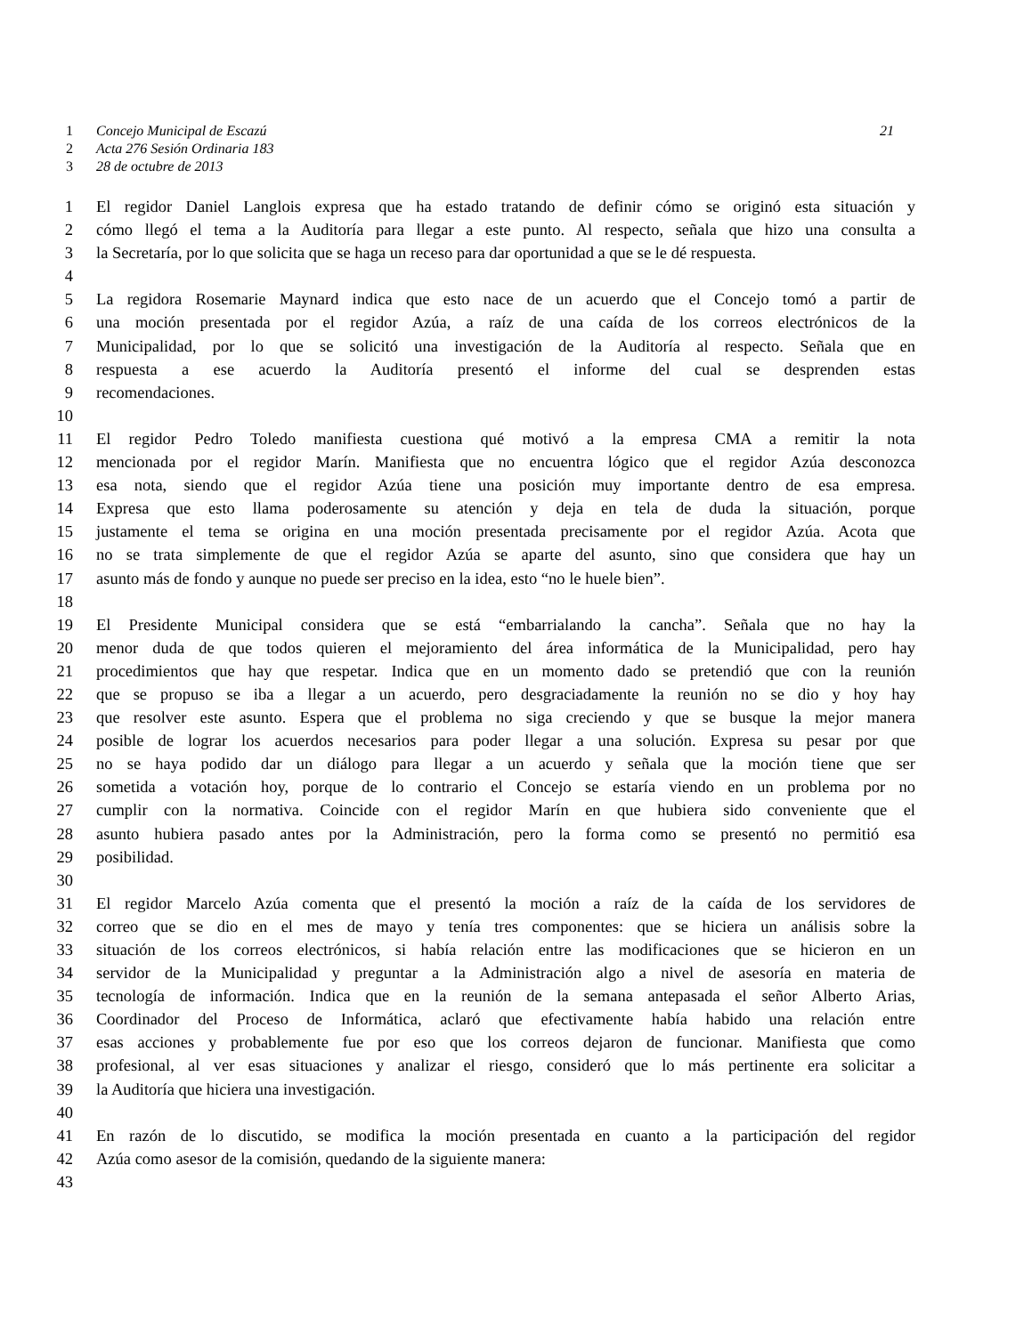1 Concejo Municipal de Escazú 21
2 Acta 276 Sesión Ordinaria 183
3 28 de octubre de 2013
1 El regidor Daniel Langlois expresa que ha estado tratando de definir cómo se originó esta situación y
2 cómo llegó el tema a la Auditoría para llegar a este punto. Al respecto, señala que hizo una consulta a
3 la Secretaría, por lo que solicita que se haga un receso para dar oportunidad a que se le dé respuesta.
4
5 La regidora Rosemarie Maynard indica que esto nace de un acuerdo que el Concejo tomó a partir de
6 una moción presentada por el regidor Azúa, a raíz de una caída de los correos electrónicos de la
7 Municipalidad, por lo que se solicitó una investigación de la Auditoría al respecto. Señala que en
8 respuesta a ese acuerdo la Auditoría presentó el informe del cual se desprenden estas
9 recomendaciones.
10
11 El regidor Pedro Toledo manifiesta cuestiona qué motivó a la empresa CMA a remitir la nota
12 mencionada por el regidor Marín. Manifiesta que no encuentra lógico que el regidor Azúa desconozca
13 esa nota, siendo que el regidor Azúa tiene una posición muy importante dentro de esa empresa.
14 Expresa que esto llama poderosamente su atención y deja en tela de duda la situación, porque
15 justamente el tema se origina en una moción presentada precisamente por el regidor Azúa. Acota que
16 no se trata simplemente de que el regidor Azúa se aparte del asunto, sino que considera que hay un
17 asunto más de fondo y aunque no puede ser preciso en la idea, esto “no le huele bien”.
18
19 El Presidente Municipal considera que se está “embarrialando la cancha”. Señala que no hay la
20 menor duda de que todos quieren el mejoramiento del área informática de la Municipalidad, pero hay
21 procedimientos que hay que respetar. Indica que en un momento dado se pretendió que con la reunión
22 que se propuso se iba a llegar a un acuerdo, pero desgraciadamente la reunión no se dio y hoy hay
23 que resolver este asunto. Espera que el problema no siga creciendo y que se busque la mejor manera
24 posible de lograr los acuerdos necesarios para poder llegar a una solución. Expresa su pesar por que
25 no se haya podido dar un diálogo para llegar a un acuerdo y señala que la moción tiene que ser
26 sometida a votación hoy, porque de lo contrario el Concejo se estaría viendo en un problema por no
27 cumplir con la normativa. Coincide con el regidor Marín en que hubiera sido conveniente que el
28 asunto hubiera pasado antes por la Administración, pero la forma como se presentó no permitió esa
29 posibilidad.
30
31 El regidor Marcelo Azúa comenta que el presentó la moción a raíz de la caída de los servidores de
32 correo que se dio en el mes de mayo y tenía tres componentes: que se hiciera un análisis sobre la
33 situación de los correos electrónicos, si había relación entre las modificaciones que se hicieron en un
34 servidor de la Municipalidad y preguntar a la Administración algo a nivel de asesoría en materia de
35 tecnología de información. Indica que en la reunión de la semana antepasada el señor Alberto Arias,
36 Coordinador del Proceso de Informática, aclaró que efectivamente había habido una relación entre
37 esas acciones y probablemente fue por eso que los correos dejaron de funcionar. Manifiesta que como
38 profesional, al ver esas situaciones y analizar el riesgo, consideró que lo más pertinente era solicitar a
39 la Auditoría que hiciera una investigación.
40
41 En razón de lo discutido, se modifica la moción presentada en cuanto a la participación del regidor
42 Azúa como asesor de la comisión, quedando de la siguiente manera:
43